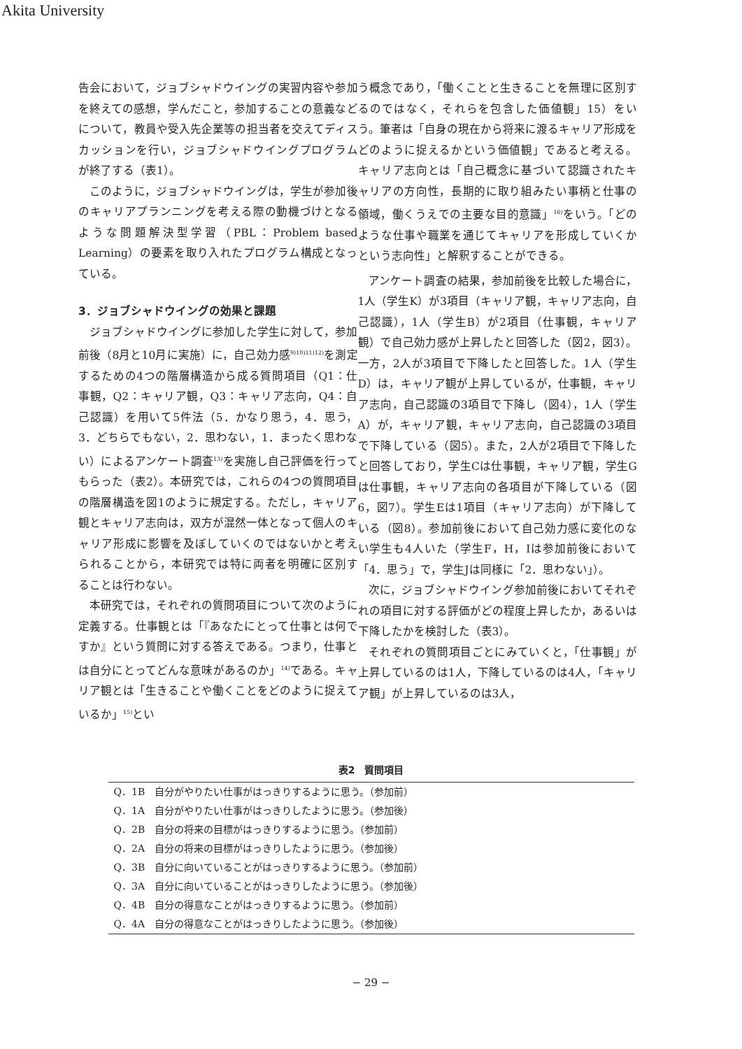Akita University
告会において，ジョブシャドウイングの実習内容や参加を終えての感想，学んだこと，参加することの意義などについて，教員や受入先企業等の担当者を交えてディスカッションを行い，ジョブシャドウイングプログラムが終了する（表1）。
このように，ジョブシャドウイングは，学生が参加後のキャリアプランニングを考える際の動機づけとなるような問題解決型学習（PBL：Problem based Learning）の要素を取り入れたプログラム構成となっている。
3．ジョブシャドウイングの効果と課題
ジョブシャドウイングに参加した学生に対して，参加前後（8月と10月に実施）に，自己効力感<sup>9)10)11)12)</sup>を測定するための4つの階層構造から成る質問項目（Q1：仕事観，Q2：キャリア観，Q3：キャリア志向，Q4：自己認識）を用いて5件法（5．かなり思う，4．思う，3．どちらでもない，2．思わない，1．まったく思わない）によるアンケート調査<sup>13)</sup>を実施し自己評価を行ってもらった（表2）。本研究では，これらの4つの質問項目の階層構造を図1のように規定する。ただし，キャリア観とキャリア志向は，双方が混然一体となって個人のキャリア形成に影響を及ぼしていくのではないかと考えられることから，本研究では特に両者を明確に区別することは行わない。
本研究では，それぞれの質問項目について次のように定義する。仕事観とは「『あなたにとって仕事とは何ですか』という質問に対する答えである。つまり，仕事とは自分にとってどんな意味があるのか」<sup>14)</sup>である。キャリア観とは「生きることや働くことをどのように捉えているか」<sup>15)</sup>とい
う概念であり，「働くことと生きることを無理に区別するのではなく，それらを包含した価値観」15）をいう。筆者は「自身の現在から将来に渡るキャリア形成をどのように捉えるかという価値観」であると考える。キャリア志向とは「自己概念に基づいて認識されたキャリアの方向性，長期的に取り組みたい事柄と仕事の領域，働くうえでの主要な目的意識」<sup>16)</sup>をいう。「どのような仕事や職業を通じてキャリアを形成していくかという志向性」と解釈することができる。
アンケート調査の結果，参加前後を比較した場合に，1人（学生K）が3項目（キャリア観，キャリア志向，自己認識），1人（学生B）が2項目（仕事観，キャリア観）で自己効力感が上昇したと回答した（図2，図3）。一方，2人が3項目で下降したと回答した。1人（学生D）は，キャリア観が上昇しているが，仕事観，キャリア志向，自己認識の3項目で下降し（図4），1人（学生A）が，キャリア観，キャリア志向，自己認識の3項目で下降している（図5）。また，2人が2項目で下降したと回答しており，学生Cは仕事観，キャリア観，学生Gは仕事観，キャリア志向の各項目が下降している（図6，図7）。学生Eは1項目（キャリア志向）が下降している（図8）。参加前後において自己効力感に変化のない学生も4人いた（学生F，H，Iは参加前後において「4．思う」で，学生Jは同様に「2．思わない」）。
次に，ジョブシャドウイング参加前後においてそれぞれの項目に対する評価がどの程度上昇したか，あるいは下降したかを検討した（表3）。
それぞれの質問項目ごとにみていくと，「仕事観」が上昇しているのは1人，下降しているのは4人，「キャリア観」が上昇しているのは3人，
表2　質問項目
| Q．1B 自分がやりたい仕事がはっきりするように思う。（参加前） |
| Q．1A 自分がやりたい仕事がはっきりしたように思う。（参加後） |
| Q．2B 自分の将来の目標がはっきりするように思う。（参加前） |
| Q．2A 自分の将来の目標がはっきりしたように思う。（参加後） |
| Q．3B 自分に向いていることがはっきりするように思う。（参加前） |
| Q．3A 自分に向いていることがはっきりしたように思う。（参加後） |
| Q．4B 自分の得意なことがはっきりするように思う。（参加前） |
| Q．4A 自分の得意なことがはっきりしたように思う。（参加後） |
− 29 −